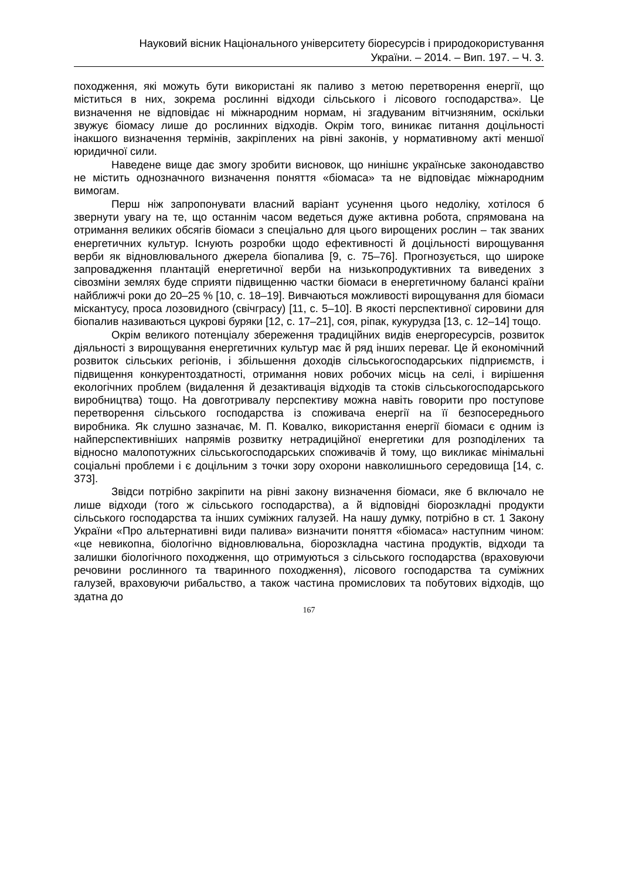Науковий вісник Національного університету біоресурсів і природокористування
України. – 2014. – Вип. 197. – Ч. 3.
походження, які можуть бути використані як паливо з метою перетворення енергії, що міститься в них, зокрема рослинні відходи сільського і лісового господарства». Це визначення не відповідає ні міжнародним нормам, ні згадуваним вітчизняним, оскільки звужує біомасу лише до рослинних відходів. Окрім того, виникає питання доцільності інакшого визначення термінів, закріплених на рівні законів, у нормативному акті меншої юридичної сили.
Наведене вище дає змогу зробити висновок, що нинішнє українське законодавство не містить однозначного визначення поняття «біомаса» та не відповідає міжнародним вимогам.
Перш ніж запропонувати власний варіант усунення цього недоліку, хотілося б звернути увагу на те, що останнім часом ведеться дуже активна робота, спрямована на отримання великих обсягів біомаси з спеціально для цього вирощених рослин – так званих енергетичних культур. Існують розробки щодо ефективності й доцільності вирощування верби як відновлювального джерела біопалива [9, с. 75–76]. Прогнозується, що широке запровадження плантацій енергетичної верби на низькопродуктивних та виведених з сівозміни землях буде сприяти підвищенню частки біомаси в енергетичному балансі країни найближчі роки до 20–25 % [10, с. 18–19]. Вивчаються можливості вирощування для біомаси міскантусу, проса лозовидного (свічграсу) [11, с. 5–10]. В якості перспективної сировини для біопалив називаються цукрові буряки [12, с. 17–21], соя, ріпак, кукурудза [13, с. 12–14] тощо.
Окрім великого потенціалу збереження традиційних видів енергоресурсів, розвиток діяльності з вирощування енергетичних культур має й ряд інших переваг. Це й економічний розвиток сільських регіонів, і збільшення доходів сільськогосподарських підприємств, і підвищення конкурентоздатності, отримання нових робочих місць на селі, і вирішення екологічних проблем (видалення й дезактивація відходів та стоків сільськогосподарського виробництва) тощо. На довготривалу перспективу можна навіть говорити про поступове перетворення сільського господарства із споживача енергії на її безпосереднього виробника. Як слушно зазначає, М. П. Ковалко, використання енергії біомаси є одним із найперспективніших напрямів розвитку нетрадиційної енергетики для розподілених та відносно малопотужних сільськогосподарських споживачів й тому, що викликає мінімальні соціальні проблеми і є доцільним з точки зору охорони навколишнього середовища [14, с. 373].
Звідси потрібно закріпити на рівні закону визначення біомаси, яке б включало не лише відходи (того ж сільського господарства), а й відповідні біорозкладні продукти сільського господарства та інших суміжних галузей. На нашу думку, потрібно в ст. 1 Закону України «Про альтернативні види палива» визначити поняття «біомаса» наступним чином: «це невикопна, біологічно відновлювальна, біорозкладна частина продуктів, відходи та залишки біологічного походження, що отримуються з сільського господарства (враховуючи речовини рослинного та тваринного походження), лісового господарства та суміжних галузей, враховуючи рибальство, а також частина промислових та побутових відходів, що здатна до
167